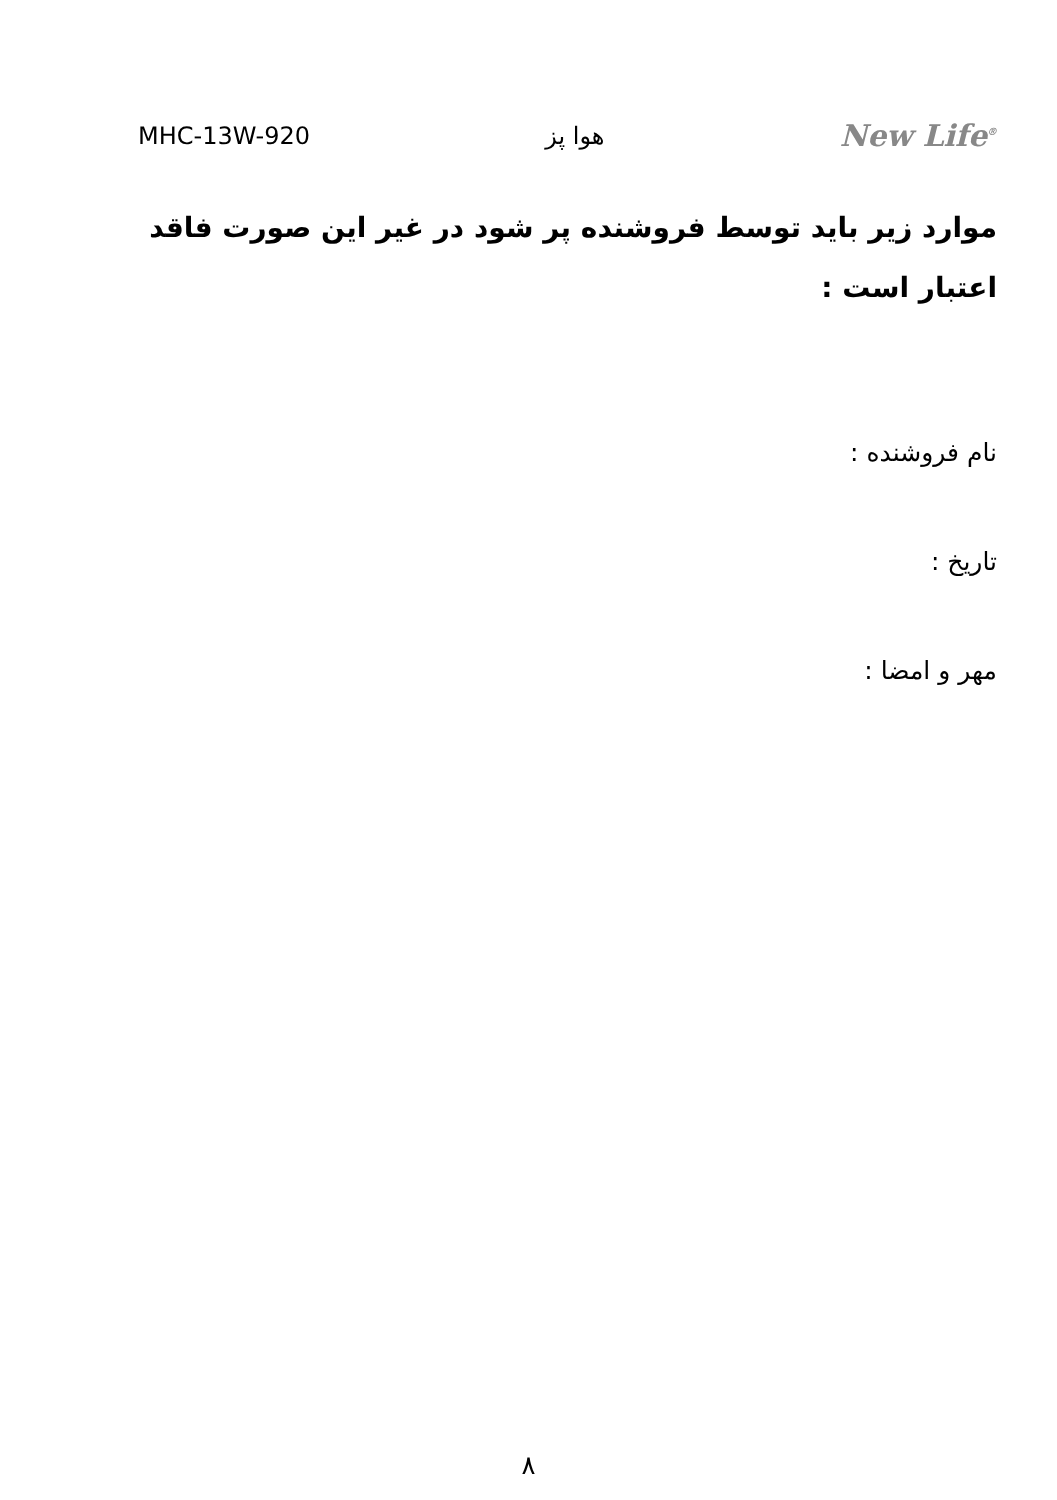MHC-13W-920 هوا پز New Life<sup>®</sup>
موارد زیر باید توسط فروشنده پر شود در غیر این صورت فاقد اعتبار است :
نام فروشنده :
تاریخ :
مهر و امضا :
۸